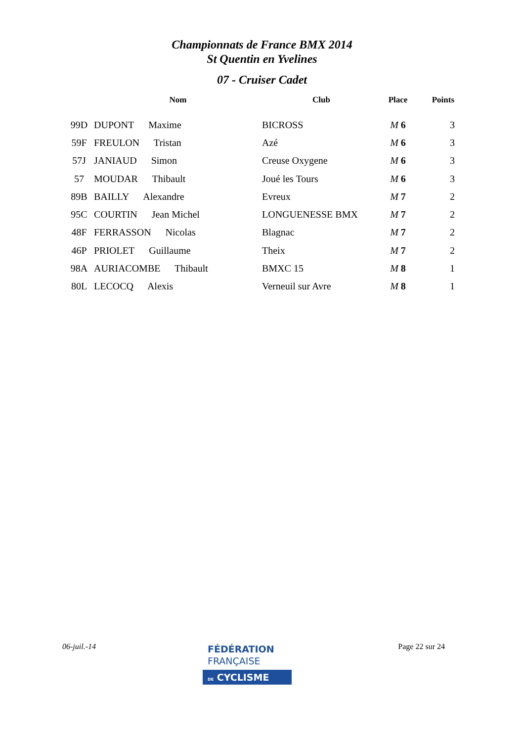Championnats de France BMX 2014
St Quentin en Yvelines
07 - Cruiser Cadet
| | Nom | Club | Place | Points |
| --- | --- | --- | --- | --- |
| 99D | DUPONT Maxime | BICROSS | M 6 | 3 |
| 59F | FREULON Tristan | Azé | M 6 | 3 |
| 57J | JANIAUD Simon | Creuse Oxygene | M 6 | 3 |
| 57 | MOUDAR Thibault | Joué les Tours | M 6 | 3 |
| 89B | BAILLY Alexandre | Evreux | M 7 | 2 |
| 95C | COURTIN Jean Michel | LONGUENESSE BMX | M 7 | 2 |
| 48F | FERRASSON Nicolas | Blagnac | M 7 | 2 |
| 46P | PRIOLET Guillaume | Theix | M 7 | 2 |
| 98A | AURIACOMBE Thibault | BMXC 15 | M 8 | 1 |
| 80L | LECOCQ Alexis | Verneuil sur Avre | M 8 | 1 |
06-juil.-14 Page 22 sur 24
FÉDÉRATION
FRANÇAISE
DE CYCLISME